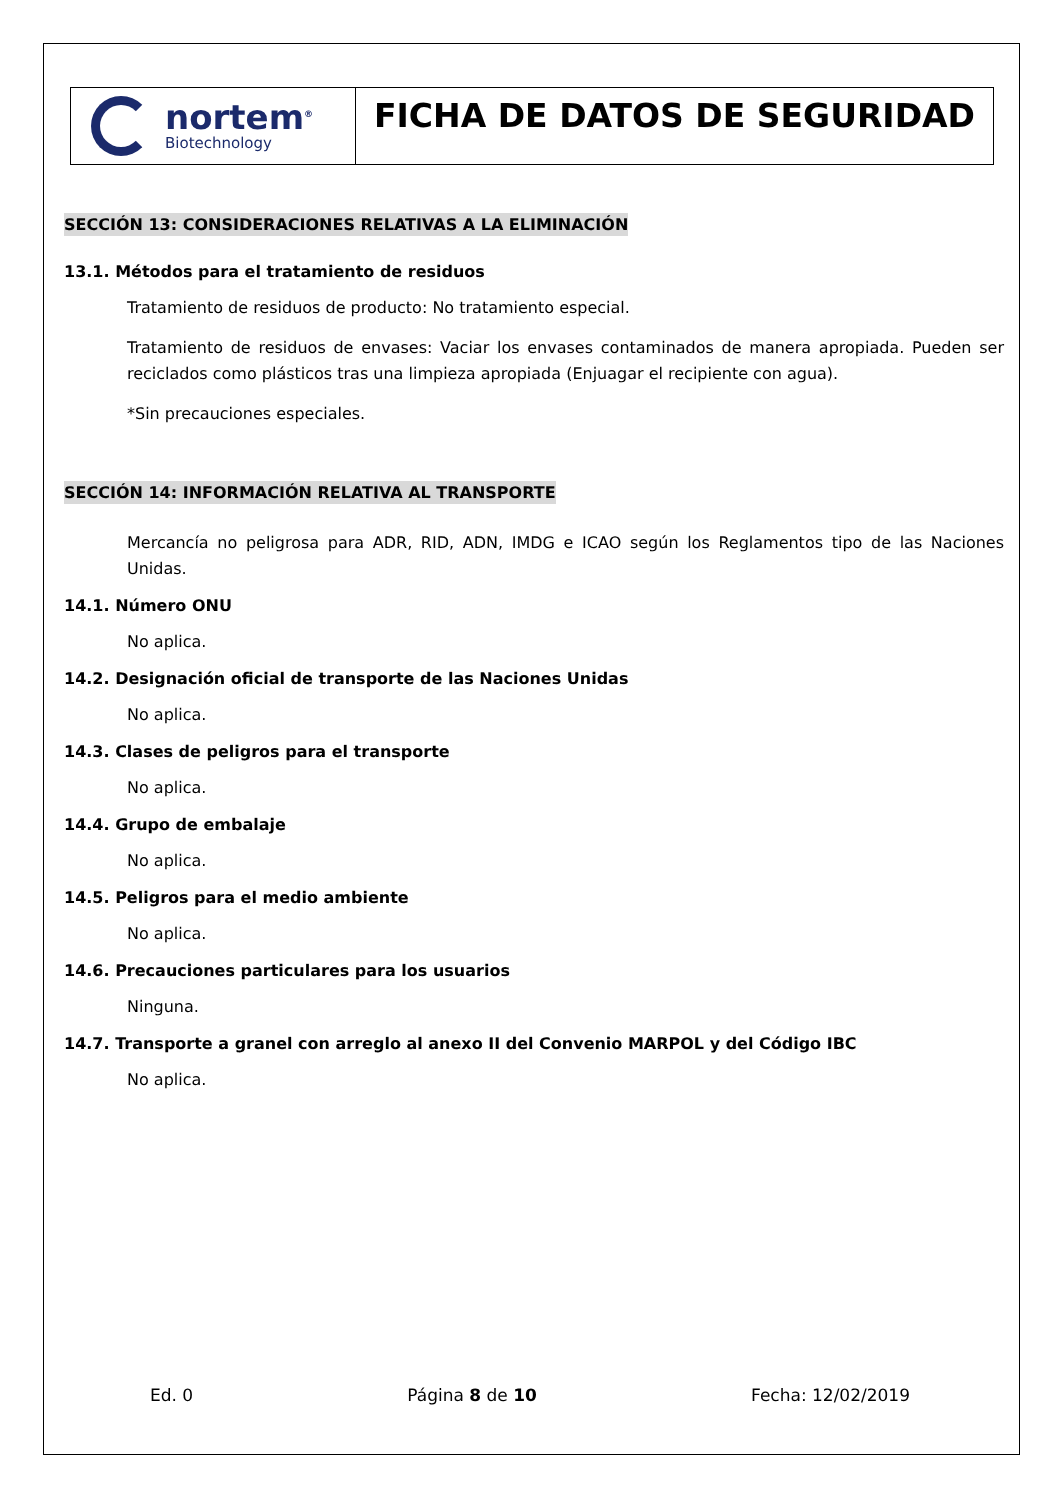nortem<sup>®</sup>
Biotechnology
FICHA DE DATOS DE SEGURIDAD
SECCIÓN 13: CONSIDERACIONES RELATIVAS A LA ELIMINACIÓN
13.1. Métodos para el tratamiento de residuos
Tratamiento de residuos de producto: No tratamiento especial.
Tratamiento de residuos de envases: Vaciar los envases contaminados de manera apropiada. Pueden ser reciclados como plásticos tras una limpieza apropiada (Enjuagar el recipiente con agua).
*Sin precauciones especiales.
SECCIÓN 14: INFORMACIÓN RELATIVA AL TRANSPORTE
Mercancía no peligrosa para ADR, RID, ADN, IMDG e ICAO según los Reglamentos tipo de las Naciones Unidas.
14.1. Número ONU
No aplica.
14.2. Designación oficial de transporte de las Naciones Unidas
No aplica.
14.3. Clases de peligros para el transporte
No aplica.
14.4. Grupo de embalaje
No aplica.
14.5. Peligros para el medio ambiente
No aplica.
14.6. Precauciones particulares para los usuarios
Ninguna.
14.7. Transporte a granel con arreglo al anexo II del Convenio MARPOL y del Código IBC
No aplica.
Ed. 0 Página 8 de 10 Fecha: 12/02/2019